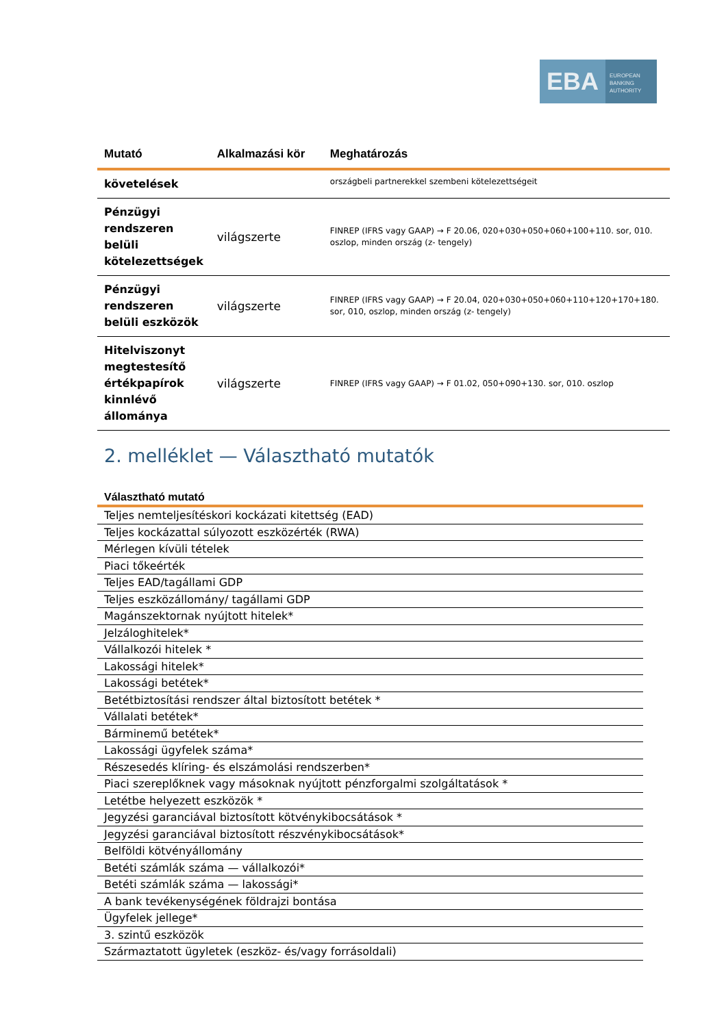EBA
EUROPEAN
BANKING
AUTHORITY
| Mutató | Alkalmazási kör | Meghatározás |
| --- | --- | --- |
| követelések | | országbeli partnerekkel szembeni kötelezettségeit |
| Pénzügyi rendszeren belüli kötelezettségek | világszerte | FINREP (IFRS vagy GAAP) → F 20.06, 020+030+050+060+100+110. sor, 010. oszlop, minden ország (z- tengely) |
| Pénzügyi rendszeren belüli eszközök | világszerte | FINREP (IFRS vagy GAAP) → F 20.04, 020+030+050+060+110+120+170+180. sor, 010, oszlop, minden ország (z- tengely) |
| Hitelviszonyt megtestesítő értékpapírok kinnlévő állománya | világszerte | FINREP (IFRS vagy GAAP) → F 01.02, 050+090+130. sor, 010. oszlop |
2. melléklet — Választható mutatók
| Választható mutató |
| --- |
| Teljes nemteljesítéskori kockázati kitettség (EAD) |
| Teljes kockázattal súlyozott eszközérték (RWA) |
| Mérlegen kívüli tételek |
| Piaci tőkeérték |
| Teljes EAD/tagállami GDP |
| Teljes eszközállomány/ tagállami GDP |
| Magánszektornak nyújtott hitelek* |
| Jelzáloghitelek* |
| Vállalkozói hitelek * |
| Lakossági hitelek* |
| Lakossági betétek* |
| Betétbiztosítási rendszer által biztosított betétek * |
| Vállalati betétek* |
| Bárminemű betétek* |
| Lakossági ügyfelek száma* |
| Részesedés klíring- és elszámolási rendszerben* |
| Piaci szereplőknek vagy másoknak nyújtott pénzforgalmi szolgáltatások * |
| Letétbe helyezett eszközök * |
| Jegyzési garanciával biztosított kötvénykibocsátások * |
| Jegyzési garanciával biztosított részvénykibocsátások* |
| Belföldi kötvényállomány |
| Betéti számlák száma — vállalkozói* |
| Betéti számlák száma — lakossági* |
| A bank tevékenységének földrajzi bontása |
| Ügyfelek jellege* |
| 3. szintű eszközök |
| Származtatott ügyletek (eszköz- és/vagy forrásoldali) |